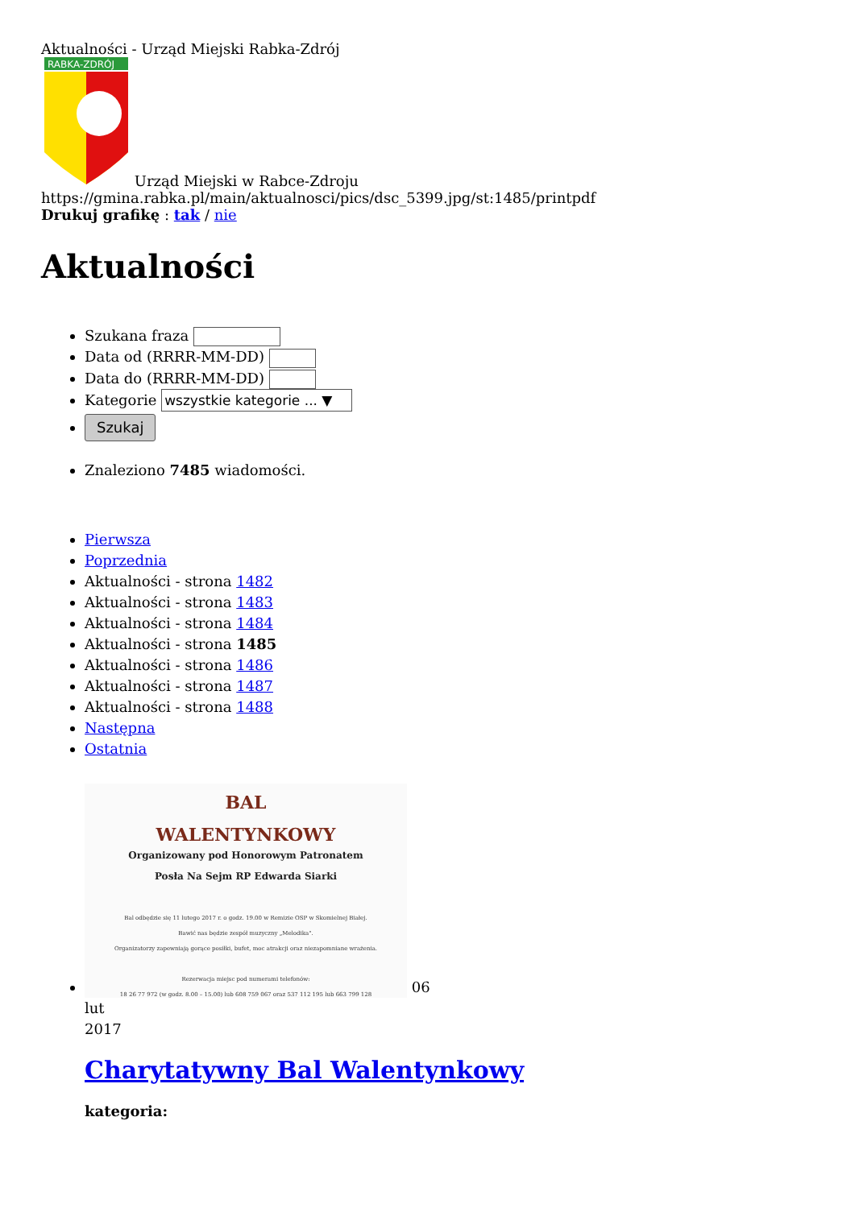Aktualności - Urząd Miejski Rabka-Zdrój
RABKA-ZDRÓJ
Urząd Miejski w Rabce-Zdroju
https://gmina.rabka.pl/main/aktualnosci/pics/dsc_5399.jpg/st:1485/printpdf
Drukuj grafikę : tak / nie
Aktualności
Szukana fraza
Data od (RRRR-MM-DD)
Data do (RRRR-MM-DD)
Kategorie wszystkie kategorie ... ▼
Szukaj
Znaleziono 7485 wiadomości.
Pierwsza
Poprzednia
Aktualności - strona 1482
Aktualności - strona 1483
Aktualności - strona 1484
Aktualności - strona 1485
Aktualności - strona 1486
Aktualności - strona 1487
Aktualności - strona 1488
Następna
Ostatnia
BAL
WALENTYNKOWY
Organizowany pod Honorowym Patronatem
Posła Na Sejm RP Edwarda Siarki
Bal odbędzie się 11 lutego 2017 r. o godz. 19.00 w Remizie OSP w Skomielnej Białej.
Bawić nas będzie zespół muzyczny „Melodika".
Organizatorzy zapewniają gorące posiłki, bufet, moc atrakcji oraz niezapomniane wrażenia.
Rezerwacja miejsc pod numerami telefonów:
18 26 77 972 (w godz. 8.00 – 15.00) lub 608 759 067 oraz 537 112 195 lub 663 799 128
06
lut
2017
Charytatywny Bal Walentynkowy
kategoria: